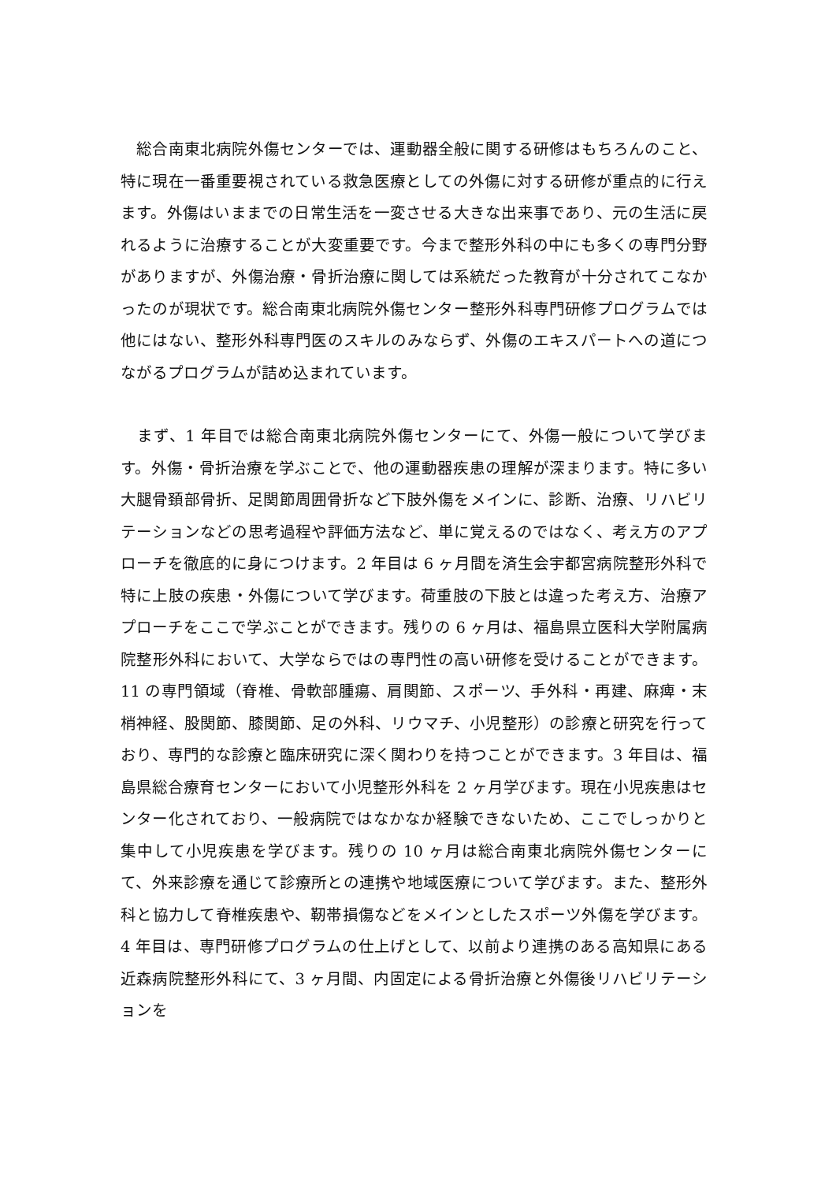総合南東北病院外傷センターでは、運動器全般に関する研修はもちろんのこと、特に現在一番重要視されている救急医療としての外傷に対する研修が重点的に行えます。外傷はいままでの日常生活を一変させる大きな出来事であり、元の生活に戻れるように治療することが大変重要です。今まで整形外科の中にも多くの専門分野がありますが、外傷治療・骨折治療に関しては系統だった教育が十分されてこなかったのが現状です。総合南東北病院外傷センター整形外科専門研修プログラムでは他にはない、整形外科専門医のスキルのみならず、外傷のエキスパートへの道につながるプログラムが詰め込まれています。
　まず、1 年目では総合南東北病院外傷センターにて、外傷一般について学びます。外傷・骨折治療を学ぶことで、他の運動器疾患の理解が深まります。特に多い大腿骨頚部骨折、足関節周囲骨折など下肢外傷をメインに、診断、治療、リハビリテーションなどの思考過程や評価方法など、単に覚えるのではなく、考え方のアプローチを徹底的に身につけます。2 年目は 6 ヶ月間を済生会宇都宮病院整形外科で特に上肢の疾患・外傷について学びます。荷重肢の下肢とは違った考え方、治療アプローチをここで学ぶことができます。残りの 6 ヶ月は、福島県立医科大学附属病院整形外科において、大学ならではの専門性の高い研修を受けることができます。11 の専門領域（脊椎、骨軟部腫瘍、肩関節、スポーツ、手外科・再建、麻痺・末梢神経、股関節、膝関節、足の外科、リウマチ、小児整形）の診療と研究を行っており、専門的な診療と臨床研究に深く関わりを持つことができます。3 年目は、福島県総合療育センターにおいて小児整形外科を 2 ヶ月学びます。現在小児疾患はセンター化されており、一般病院ではなかなか経験できないため、ここでしっかりと集中して小児疾患を学びます。残りの 10 ヶ月は総合南東北病院外傷センターにて、外来診療を通じて診療所との連携や地域医療について学びます。また、整形外科と協力して脊椎疾患や、靭帯損傷などをメインとしたスポーツ外傷を学びます。4 年目は、専門研修プログラムの仕上げとして、以前より連携のある高知県にある近森病院整形外科にて、3 ヶ月間、内固定による骨折治療と外傷後リハビリテーションを